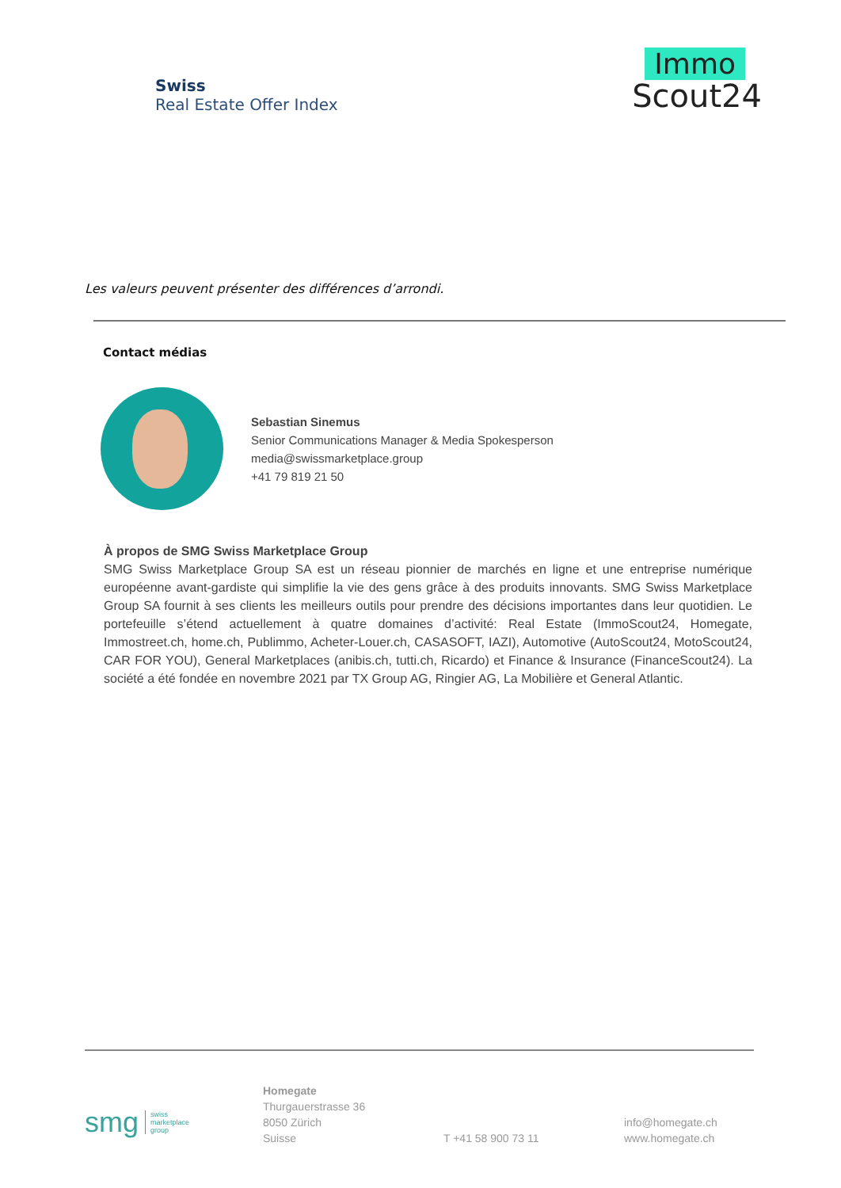Swiss
Real Estate Offer Index
Immo
Scout24
Les valeurs peuvent présenter des différences d’arrondi.
Contact médias
Sebastian Sinemus
Senior Communications Manager & Media Spokesperson
media@swissmarketplace.group
+41 79 819 21 50
À propos de SMG Swiss Marketplace Group
SMG Swiss Marketplace Group SA est un réseau pionnier de marchés en ligne et une entreprise numérique européenne avant-gardiste qui simplifie la vie des gens grâce à des produits innovants. SMG Swiss Marketplace Group SA fournit à ses clients les meilleurs outils pour prendre des décisions importantes dans leur quotidien. Le portefeuille s’étend actuellement à quatre domaines d’activité: Real Estate (ImmoScout24, Homegate, Immostreet.ch, home.ch, Publimmo, Acheter-Louer.ch, CASASOFT, IAZI), Automotive (AutoScout24, MotoScout24, CAR FOR YOU), General Marketplaces (anibis.ch, tutti.ch, Ricardo) et Finance & Insurance (FinanceScout24). La société a été fondée en novembre 2021 par TX Group AG, Ringier AG, La Mobilière et General Atlantic.
smg swiss
marketplace
group
Homegate
Thurgauerstrasse 36
8050 Zürich
Suisse
T +41 58 900 73 11
info@homegate.ch
www.homegate.ch